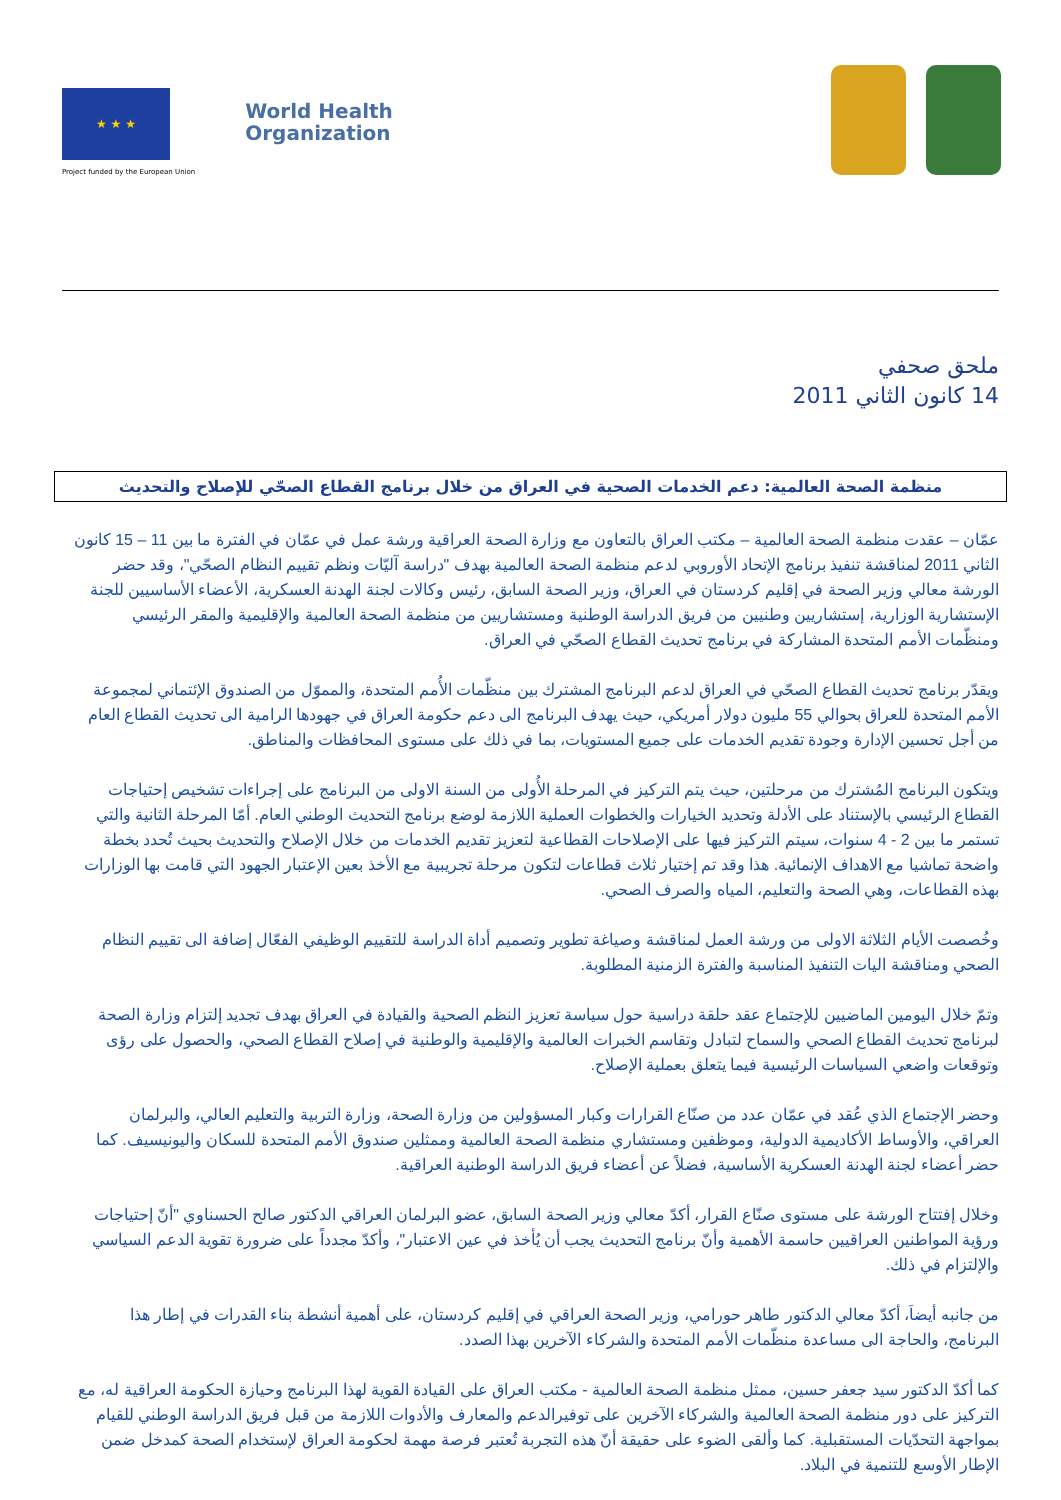★ ★ ★
Project funded by the European Union
World Health
Organization
ملحق صحفي
14 كانون الثاني 2011
منظمة الصحة العالمية: دعم الخدمات الصحية في العراق من خلال برنامج القطاع الصحّي للإصلاح والتحديث
عمّان – عقدت منظمة الصحة العالمية – مكتب العراق بالتعاون مع وزارة الصحة العراقية ورشة عمل في عمّان في الفترة ما بين 11 – 15 كانون الثاني 2011 لمناقشة تنفيذ برنامج الإتحاد الأوروبي لدعم منظمة الصحة العالمية بهدف "دراسة آليّات ونظم تقييم النظام الصحّي"، وقد حضر الورشة معالي وزير الصحة في إقليم كردستان في العراق، وزير الصحة السابق، رئيس وكالات لجنة الهدنة العسكرية، الأعضاء الأساسيين للجنة الإستشارية الوزارية، إستشاريين وطنيين من فريق الدراسة الوطنية ومستشاريين من منظمة الصحة العالمية والإقليمية والمقر الرئيسي ومنظّمات الأمم المتحدة المشاركة في برنامج تحديث القطاع الصحّي في العراق.
ويقدّر برنامج تحديث القطاع الصحّي في العراق لدعم البرنامج المشترك بين منظّمات الأُمم المتحدة، والمموّل من الصندوق الإئتماني لمجموعة الأمم المتحدة للعراق بحوالي 55 مليون دولار أمريكي، حيث يهدف البرنامج الى دعم حكومة العراق في جهودها الرامية الى تحديث القطاع العام من أجل تحسين الإدارة وجودة تقديم الخدمات على جميع المستويات، بما في ذلك على مستوى المحافظات والمناطق.
ويتكون البرنامج المُشترك من مرحلتين، حيث يتم التركيز في المرحلة الأُولى من السنة الاولى من البرنامج على إجراءات تشخيص إحتياجات القطاع الرئيسي بالإستناد على الأدلة وتحديد الخيارات والخطوات العملية اللازمة لوضع برنامج التحديث الوطني العام. أمّا المرحلة الثانية والتي تستمر ما بين 2 - 4 سنوات، سيتم التركيز فيها على الإصلاحات القطاعية لتعزيز تقديم الخدمات من خلال الإصلاح والتحديث بحيث تُحدد بخطة واضحة تماشيا مع الاهداف الإنمائية. هذا وقد تم إختيار ثلاث قطاعات لتكون مرحلة تجريبية مع الأخذ بعين الإعتبار الجهود التي قامت بها الوزارات بهذه القطاعات، وهي الصحة والتعليم، المياه والصرف الصحي.
وخُصصت الأيام الثلاثة الاولى من ورشة العمل لمناقشة وصياغة تطوير وتصميم أداة الدراسة للتقييم الوظيفي الفعّال إضافة الى تقييم النظام الصحي ومناقشة اليات التنفيذ المناسبة والفترة الزمنية المطلوبة.
وتمّ خلال اليومين الماضيين للإجتماع عقد حلقة دراسية حول سياسة تعزيز النظم الصحية والقيادة في العراق بهدف تجديد إلتزام وزارة الصحة لبرنامج تحديث القطاع الصحي والسماح لتبادل وتقاسم الخبرات العالمية والإقليمية والوطنية في إصلاح القطاع الصحي، والحصول على رؤى وتوقعات واضعي السياسات الرئيسية فيما يتعلق بعملية الإصلاح.
وحضر الإجتماع الذي عُقد في عمّان عدد من صنّاع القرارات وكبار المسؤولين من وزارة الصحة، وزارة التربية والتعليم العالي، والبرلمان العراقي، والأوساط الأكاديمية الدولية، وموظفين ومستشاري منظمة الصحة العالمية وممثلين صندوق الأمم المتحدة للسكان واليونيسيف. كما حضر أعضاء لجنة الهدنة العسكرية الأساسية، فضلاً عن أعضاء فريق الدراسة الوطنية العراقية.
وخلال إفتتاح الورشة على مستوى صنّاع القرار، أكدّ معالي وزير الصحة السابق، عضو البرلمان العراقي الدكتور صالح الحسناوي "أنّ إحتياجات ورؤية المواطنين العراقيين حاسمة الأهمية وأنّ برنامج التحديث يجب أن يُأخذ في عين الاعتبار"، وأكدّ مجدداً على ضرورة تقوية الدعم السياسي والإلتزام في ذلك.
من جانبه أيضاَ، أكدّ معالي الدكتور طاهر حورامي، وزير الصحة العراقي في إقليم كردستان، على أهمية أنشطة بناء القدرات في إطار هذا البرنامج، والحاجة الى مساعدة منظّمات الأمم المتحدة والشركاء الآخرين بهذا الصدد.
كما أكدّ الدكتور سيد جعفر حسين، ممثل منظمة الصحة العالمية - مكتب العراق على القيادة القوية لهذا البرنامج وحيازة الحكومة العراقية له، مع التركيز على دور منظمة الصحة العالمية والشركاء الآخرين على توفيرالدعم والمعارف والأدوات اللازمة من قبل فريق الدراسة الوطني للقيام بمواجهة التحدّيات المستقبلية. كما وألقى الضوء على حقيقة أنّ هذه التجربة تُعتبر فرصة مهمة لحكومة العراق لإستخدام الصحة كمدخل ضمن الإطار الأوسع للتنمية في البلاد.